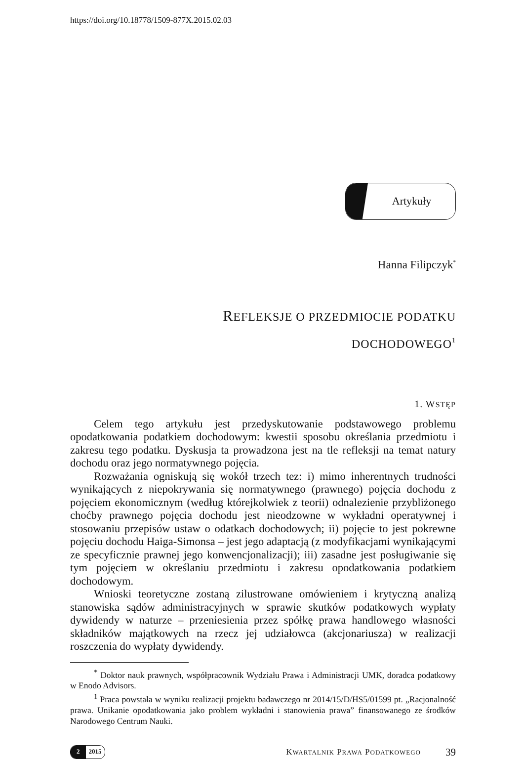https://doi.org/10.18778/1509-877X.2015.02.03
Artykuły
Hanna Filipczyk<sup>*</sup>
REFLEKSJE O PRZEDMIOCIE PODATKU
DOCHODOWEGO<sup>1</sup>
1. WSTĘP
Celem tego artykułu jest przedyskutowanie podstawowego problemu opodatkowania podatkiem dochodowym: kwestii sposobu określania przedmiotu i zakresu tego podatku. Dyskusja ta prowadzona jest na tle refleksji na temat natury dochodu oraz jego normatywnego pojęcia.
Rozważania ogniskują się wokół trzech tez: i) mimo inherentnych trudności wynikających z niepokrywania się normatywnego (prawnego) pojęcia dochodu z pojęciem ekonomicznym (według którejkolwiek z teorii) odnalezienie przybliżonego choćby prawnego pojęcia dochodu jest nieodzowne w wykładni operatywnej i stosowaniu przepisów ustaw o odatkach dochodowych; ii) pojęcie to jest pokrewne pojęciu dochodu Haiga-Simonsa – jest jego adaptacją (z modyfikacjami wynikającymi ze specyficznie prawnej jego konwencjonalizacji); iii) zasadne jest posługiwanie się tym pojęciem w określaniu przedmiotu i zakresu opodatkowania podatkiem dochodowym.
Wnioski teoretyczne zostaną zilustrowane omówieniem i krytyczną analizą stanowiska sądów administracyjnych w sprawie skutków podatkowych wypłaty dywidendy w naturze – przeniesienia przez spółkę prawa handlowego własności składników majątkowych na rzecz jej udziałowca (akcjonariusza) w realizacji roszczenia do wypłaty dywidendy.
<sup>*</sup> Doktor nauk prawnych, współpracownik Wydziału Prawa i Administracji UMK, doradca podatkowy w Enodo Advisors.
<sup>1</sup> Praca powstała w wyniku realizacji projektu badawczego nr 2014/15/D/HS5/01599 pt. „Racjonalność prawa. Unikanie opodatkowania jako problem wykładni i stanowienia prawa” finansowanego ze środków Narodowego Centrum Nauki.
2 2015
KWARTALNIK PRAWA PODATKOWEGO 39